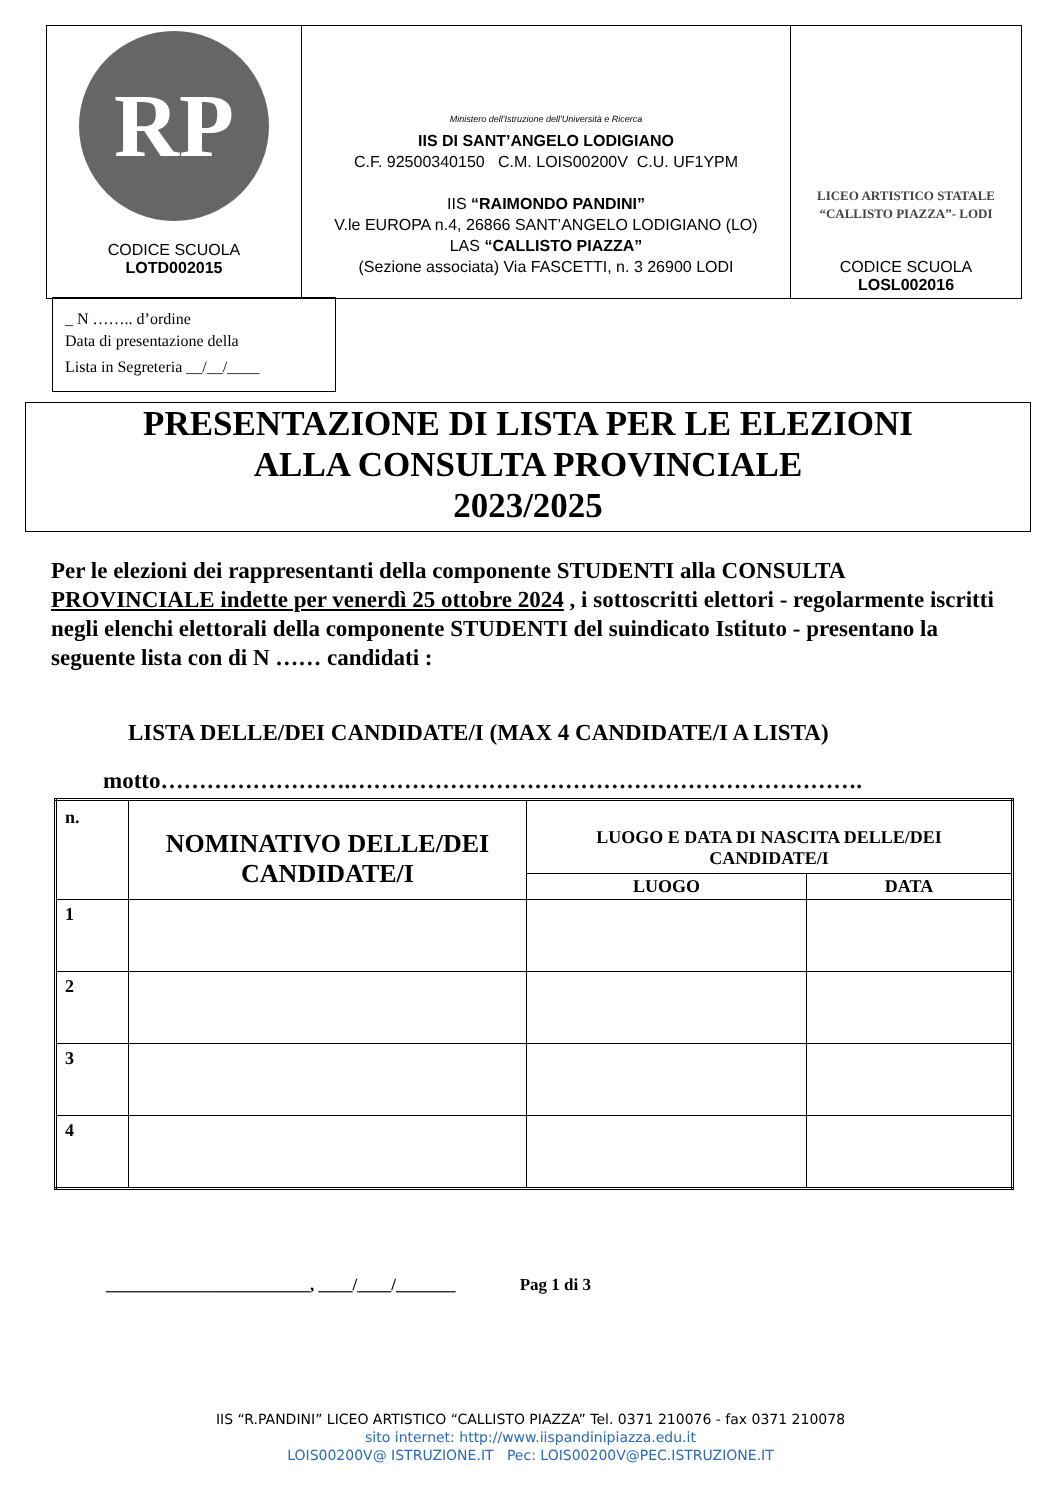| RP CODICE SCUOLA LOTD002015 | Ministero dell'Istruzione dell'Università e Ricerca IIS DI SANT’ANGELO LODIGIANO C.F. 92500340150 C.M. LOIS00200V C.U. UF1YPM IIS “RAIMONDO PANDINI” V.le EUROPA n.4, 26866 SANT’ANGELO LODIGIANO (LO) LAS “CALLISTO PIAZZA” (Sezione associata) Via FASCETTI, n. 3 26900 LODI | LICEO ARTISTICO STATALE “CALLISTO PIAZZA”- LODI CODICE SCUOLA LOSL002016 |
_ N …….. d’ordine
Data di presentazione della
Lista in Segreteria __/__/____
PRESENTAZIONE DI LISTA PER LE ELEZIONI
ALLA CONSULTA PROVINCIALE
2023/2025
Per le elezioni dei rappresentanti della componente STUDENTI alla CONSULTA PROVINCIALE indette per venerdì 25 ottobre 2024 , i sottoscritti elettori - regolarmente iscritti negli elenchi elettorali della componente STUDENTI del suindicato Istituto - presentano la seguente lista con di N …… candidati :
LISTA DELLE/DEI CANDIDATE/I (MAX 4 CANDIDATE/I A LISTA)
motto…………………….………………………………………………………….
| n. | NOMINATIVO DELLE/DEI CANDIDATE/I | LUOGO E DATA DI NASCITA DELLE/DEI CANDIDATE/I | |
| --- | --- | --- | --- |
| | | LUOGO | DATA |
| 1 | | | |
| 2 | | | |
| 3 | | | |
| 4 | | | |
________________________, ____/____/_______ Pag 1 di 3
IIS “R.PANDINI” LICEO ARTISTICO “CALLISTO PIAZZA” Tel. 0371 210076 - fax 0371 210078
sito internet: http://www.iispandinipiazza.edu.it
LOIS00200V@ ISTRUZIONE.IT Pec: LOIS00200V@PEC.ISTRUZIONE.IT